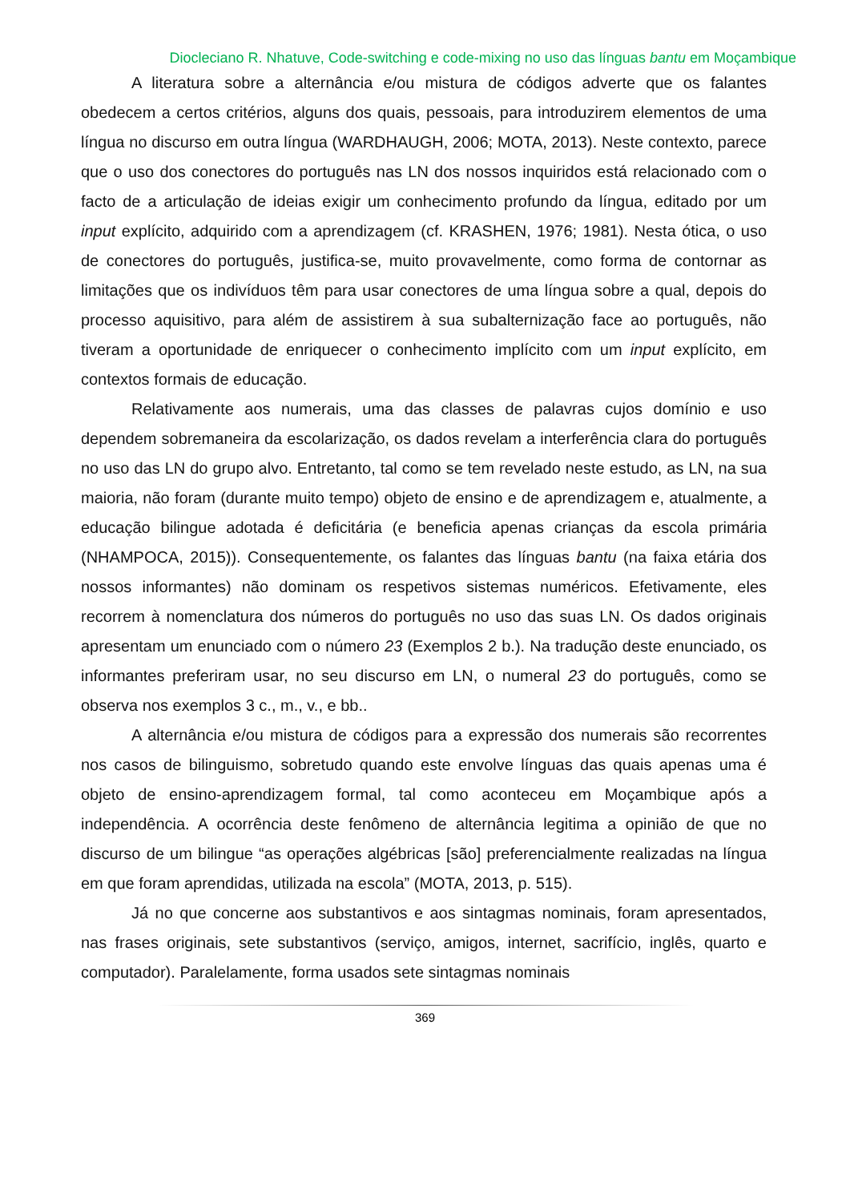Diocleciano R. Nhatuve, Code-switching e code-mixing no uso das línguas bantu em Moçambique
A literatura sobre a alternância e/ou mistura de códigos adverte que os falantes obedecem a certos critérios, alguns dos quais, pessoais, para introduzirem elementos de uma língua no discurso em outra língua (WARDHAUGH, 2006; MOTA, 2013). Neste contexto, parece que o uso dos conectores do português nas LN dos nossos inquiridos está relacionado com o facto de a articulação de ideias exigir um conhecimento profundo da língua, editado por um input explícito, adquirido com a aprendizagem (cf. KRASHEN, 1976; 1981). Nesta ótica, o uso de conectores do português, justifica-se, muito provavelmente, como forma de contornar as limitações que os indivíduos têm para usar conectores de uma língua sobre a qual, depois do processo aquisitivo, para além de assistirem à sua subalternização face ao português, não tiveram a oportunidade de enriquecer o conhecimento implícito com um input explícito, em contextos formais de educação.
Relativamente aos numerais, uma das classes de palavras cujos domínio e uso dependem sobremaneira da escolarização, os dados revelam a interferência clara do português no uso das LN do grupo alvo. Entretanto, tal como se tem revelado neste estudo, as LN, na sua maioria, não foram (durante muito tempo) objeto de ensino e de aprendizagem e, atualmente, a educação bilingue adotada é deficitária (e beneficia apenas crianças da escola primária (NHAMPOCA, 2015)). Consequentemente, os falantes das línguas bantu (na faixa etária dos nossos informantes) não dominam os respetivos sistemas numéricos. Efetivamente, eles recorrem à nomenclatura dos números do português no uso das suas LN. Os dados originais apresentam um enunciado com o número 23 (Exemplos 2 b.). Na tradução deste enunciado, os informantes preferiram usar, no seu discurso em LN, o numeral 23 do português, como se observa nos exemplos 3 c., m., v., e bb..
A alternância e/ou mistura de códigos para a expressão dos numerais são recorrentes nos casos de bilinguismo, sobretudo quando este envolve línguas das quais apenas uma é objeto de ensino-aprendizagem formal, tal como aconteceu em Moçambique após a independência. A ocorrência deste fenômeno de alternância legitima a opinião de que no discurso de um bilingue “as operações algébricas [são] preferencialmente realizadas na língua em que foram aprendidas, utilizada na escola” (MOTA, 2013, p. 515).
Já no que concerne aos substantivos e aos sintagmas nominais, foram apresentados, nas frases originais, sete substantivos (serviço, amigos, internet, sacrifício, inglês, quarto e computador). Paralelamente, forma usados sete sintagmas nominais
369